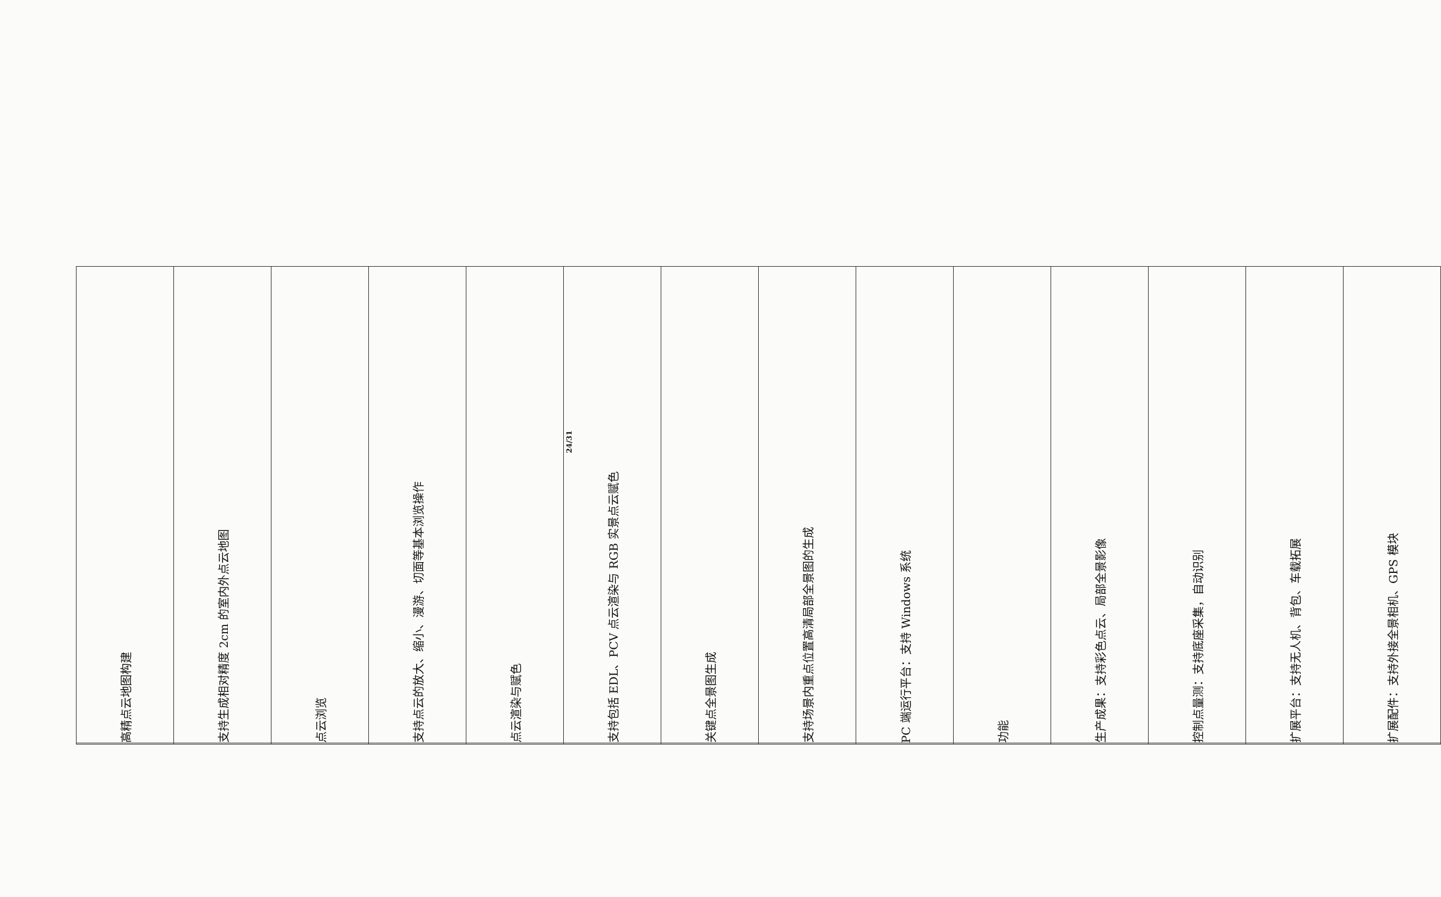| | 高精点云地图构建 |
| | 支持生成相对精度 2cm 的室内外点云地图 |
| | 点云浏览 |
| | 支持点云的放大、缩小、漫游、切面等基本浏览操作 |
| | 点云渲染与赋色 |
| | 支持包括 EDL、PCV 点云渲染与 RGB 实景点云赋色 |
| | 关键点全景图生成 |
| | 支持场景内重点位置高清局部全景图的生成 |
| | PC 端运行平台：支持 Windows 系统 |
| | 功能 |
| | 生产成果：支持彩色点云、局部全景影像 |
| | 控制点量测：支持底座采集，自动识别 |
| | 扩展平台：支持无人机、背包、车载拓展 |
| | 扩展配件：支持外接全景相机、GPS 模块 |
24/31